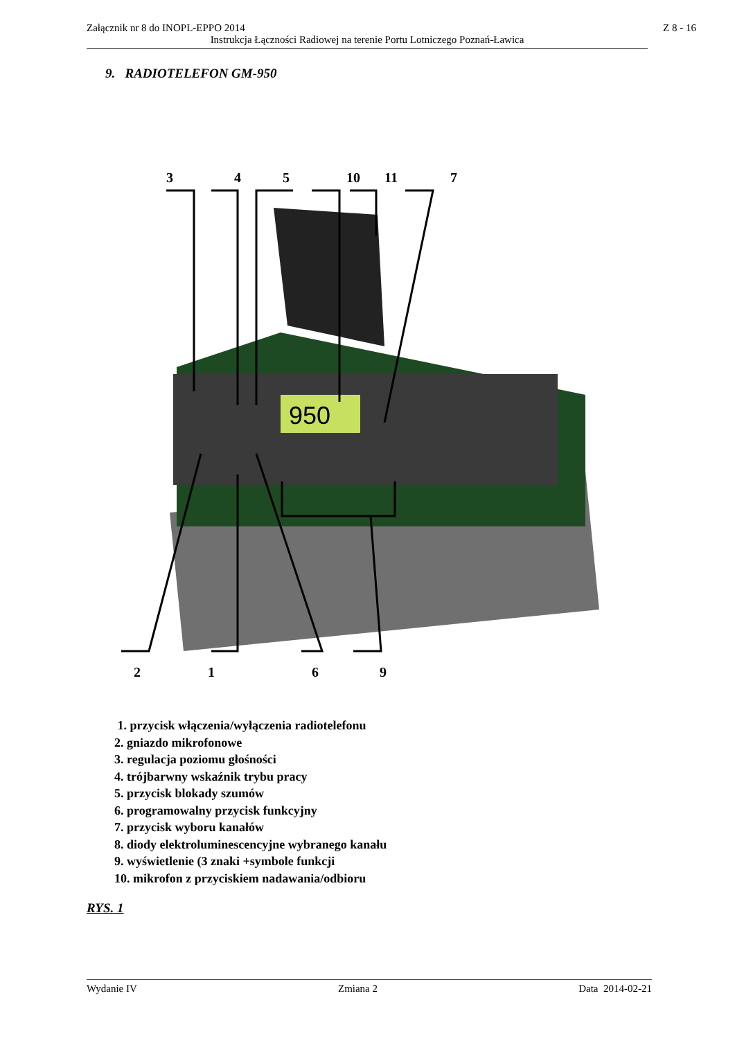Załącznik nr 8 do INOPL-EPPO 2014
Z 8 - 16
Instrukcja Łączności Radiowej na terenie Portu Lotniczego Poznań-Ławica
9. RADIOTELEFON GM-950
3
4
5
10
11
7
2
1
6
9
950
1. przycisk włączenia/wyłączenia radiotelefonu
2. gniazdo mikrofonowe
3. regulacja poziomu głośności
4. trójbarwny wskaźnik trybu pracy
5. przycisk blokady szumów
6. programowalny przycisk funkcyjny
7. przycisk wyboru kanałów
8. diody elektroluminescencyjne wybranego kanału
9. wyświetlenie (3 znaki +symbole funkcji
10. mikrofon z przyciskiem nadawania/odbioru
RYS. 1
Wydanie IV Zmiana 2 Data 2014-02-21